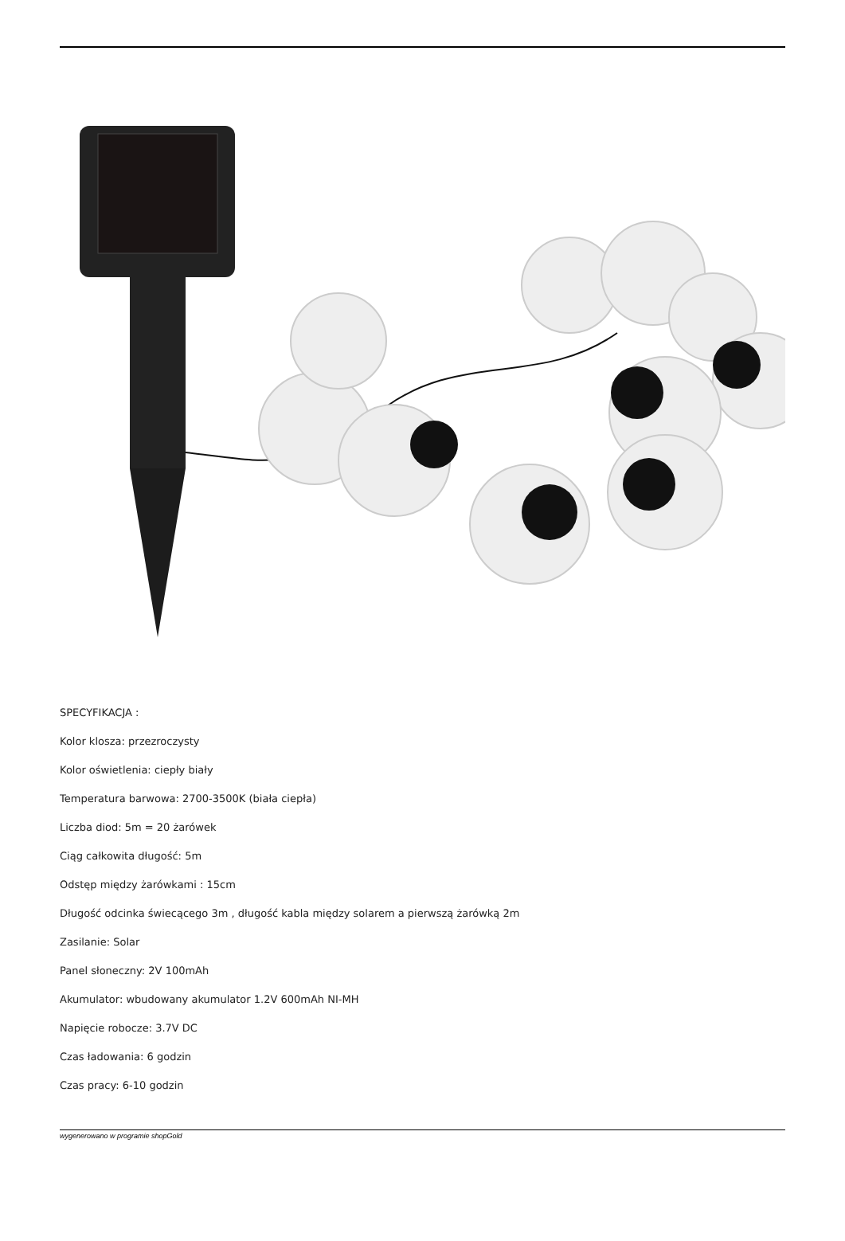SPECYFIKACJA :
Kolor klosza: przezroczysty
Kolor oświetlenia: ciepły biały
Temperatura barwowa: 2700-3500K (biała ciepła)
Liczba diod: 5m = 20 żarówek
Ciąg całkowita długość: 5m
Odstęp między żarówkami : 15cm
Długość odcinka świecącego 3m , długość kabla między solarem a pierwszą żarówką 2m
Zasilanie: Solar
Panel słoneczny: 2V 100mAh
Akumulator: wbudowany akumulator 1.2V 600mAh NI-MH
Napięcie robocze: 3.7V DC
Czas ładowania: 6 godzin
Czas pracy: 6-10 godzin
wygenerowano w programie shopGold